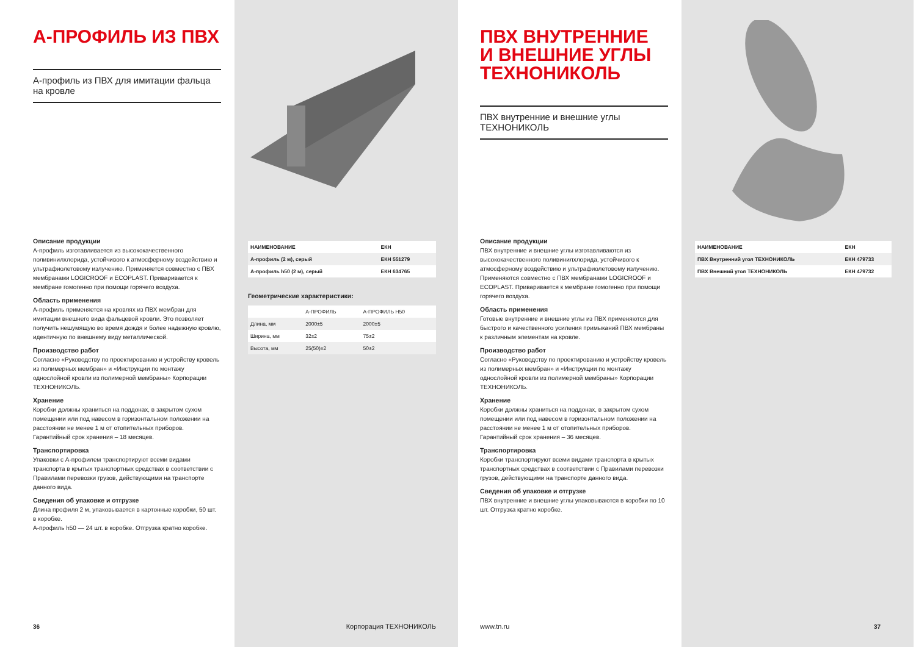А-ПРОФИЛЬ ИЗ ПВХ
А-профиль из ПВХ для имитации фальца на кровле
Описание продукции
А-профиль изготавливается из высококачественного поливинилхлорида, устойчивого к атмосферному воздействию и ультрафиолетовому излучению. Применяется совместно с ПВХ мембранами LOGICROOF и ECOPLAST. Приваривается к мембране гомогенно при помощи горячего воздуха.
Область применения
А-профиль применяется на кровлях из ПВХ мембран для имитации внешнего вида фальцевой кровли. Это позволяет получить нешумящую во время дождя и более надежную кровлю, идентичную по внешнему виду металлической.
Производство работ
Согласно «Руководству по проектированию и устройству кровель из полимерных мембран» и «Инструкции по монтажу однослойной кровли из полимерной мембраны» Корпорации ТЕХНОНИКОЛЬ.
Хранение
Коробки должны храниться на поддонах, в закрытом сухом помещении или под навесом в горизонтальном положении на расстоянии не менее 1 м от отопительных приборов. Гарантийный срок хранения – 18 месяцев.
Транспортировка
Упаковки с А-профилем транспортируют всеми видами транспорта в крытых транспортных средствах в соответствии с Правилами перевозки грузов, действующими на транспорте данного вида.
Сведения об упаковке и отгрузке
Длина профиля 2 м, упаковывается в картонные коробки, 50 шт. в коробке.
А-профиль h50 — 24 шт. в коробке. Отгрузка кратно коробке.
36
| НАИМЕНОВАНИЕ | ЕКН |
| --- | --- |
| А-профиль (2 м), серый | ЕКН 551279 |
| А-профиль h50 (2 м), серый | ЕКН 634765 |
Геометрические характеристики:
| | А-ПРОФИЛЬ | А-ПРОФИЛЬ H50 |
| --- | --- | --- |
| Длина, мм | 2000±5 | 2000±5 |
| Ширина, мм | 32±2 | 75±2 |
| Высота, мм | 25(50)±2 | 50±2 |
Корпорация ТЕХНОНИКОЛЬ
ПВХ ВНУТРЕННИЕ
И ВНЕШНИЕ УГЛЫ
ТЕХНОНИКОЛЬ
ПВХ внутренние и внешние углы ТЕХНОНИКОЛЬ
Описание продукции
ПВХ внутренние и внешние углы изготавливаются из высококачественного поливинилхлорида, устойчивого к атмосферному воздействию и ультрафиолетовому излучению. Применяются совместно с ПВХ мембранами LOGICROOF и ECOPLAST. Приваривается к мембране гомогенно при помощи горячего воздуха.
Область применения
Готовые внутренние и внешние углы из ПВХ применяются для быстрого и качественного усиления примыканий ПВХ мембраны к различным элементам на кровле.
Производство работ
Согласно «Руководству по проектированию и устройству кровель из полимерных мембран» и «Инструкции по монтажу однослойной кровли из полимерной мембраны» Корпорации ТЕХНОНИКОЛЬ.
Хранение
Коробки должны храниться на поддонах, в закрытом сухом помещении или под навесом в горизонтальном положении на расстоянии не менее 1 м от отопительных приборов. Гарантийный срок хранения – 36 месяцев.
Транспортировка
Коробки транспортируют всеми видами транспорта в крытых транспортных средствах в соответствии с Правилами перевозки грузов, действующими на транспорте данного вида.
Сведения об упаковке и отгрузке
ПВХ внутренние и внешние углы упаковываются в коробки по 10 шт. Отгрузка кратно коробке.
www.tn.ru
| НАИМЕНОВАНИЕ | ЕКН |
| --- | --- |
| ПВХ Внутренний угол ТЕХНОНИКОЛЬ | ЕКН 479733 |
| ПВХ Внешний угол ТЕХНОНИКОЛЬ | ЕКН 479732 |
37